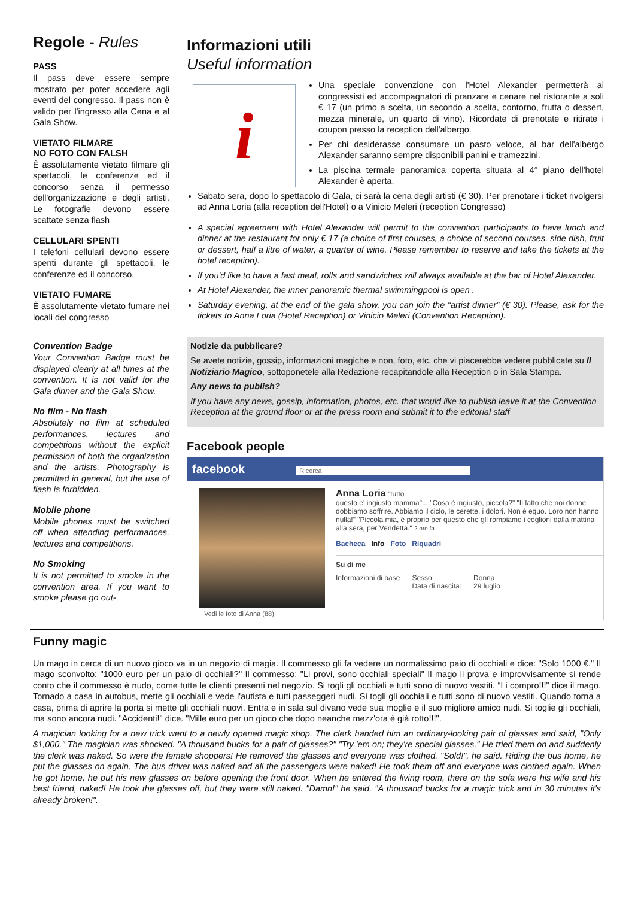Regole - Rules
PASS
Il pass deve essere sempre mostrato per poter accedere agli eventi del congresso. Il pass non è valido per l'ingresso alla Cena e al Gala Show.
VIETATO FILMARE
NO FOTO CON FALSH
È assolutamente vietato filmare gli spettacoli, le conferenze ed il concorso senza il permesso dell'organizzazione e degli artisti. Le fotografie devono essere scattate senza flash
CELLULARI SPENTI
I telefoni cellulari devono essere spenti durante gli spettacoli, le conferenze ed il concorso.
VIETATO FUMARE
È assolutamente vietato fumare nei locali del congresso
Convention Badge
Your Convention Badge must be displayed clearly at all times at the convention. It is not valid for the Gala dinner and the Gala Show.
No film - No flash
Absolutely no film at scheduled performances, lectures and competitions without the explicit permission of both the organization and the artists. Photography is permitted in general, but the use of flash is forbidden.
Mobile phone
Mobile phones must be switched off when attending performances, lectures and competitions.
No Smoking
It is not permitted to smoke in the convention area. If you want to smoke please go out-
Informazioni utili
Useful information
i
Una speciale convenzione con l'Hotel Alexander permetterà ai congressisti ed accompagnatori di pranzare e cenare nel ristorante a soli € 17 (un primo a scelta, un secondo a scelta, contorno, frutta o dessert, mezza minerale, un quarto di vino). Ricordate di prenotate e ritirate i coupon presso la reception dell'albergo.
Per chi desiderasse consumare un pasto veloce, al bar dell'albergo Alexander saranno sempre disponibili panini e tramezzini.
La piscina termale panoramica coperta situata al 4° piano dell'hotel Alexander è aperta.
Sabato sera, dopo lo spettacolo di Gala, ci sarà la cena degli artisti (€ 30). Per prenotare i ticket rivolgersi ad Anna Loria (alla reception dell'Hotel) o a Vinicio Meleri (reception Congresso)
A special agreement with Hotel Alexander will permit to the convention participants to have lunch and dinner at the restaurant for only € 17 (a choice of first courses, a choice of second courses, side dish, fruit or dessert, half a litre of water, a quarter of wine. Please remember to reserve and take the tickets at the hotel reception).
If you'd like to have a fast meal, rolls and sandwiches will always available at the bar of Hotel Alexander.
At Hotel Alexander, the inner panoramic thermal swimmingpool is open .
Saturday evening, at the end of the gala show, you can join the “artist dinner” (€ 30). Please, ask for the tickets to Anna Loria (Hotel Reception) or Vinicio Meleri (Convention Reception).
Notizie da pubblicare?
Se avete notizie, gossip, informazioni magiche e non, foto, etc. che vi piacerebbe vedere pubblicate su Il Notiziario Magico, sottoponetele alla Redazione recapitandole alla Reception o in Sala Stampa.
Any news to publish?
If you have any news, gossip, information, photos, etc. that would like to publish leave it at the Convention Reception at the ground floor or at the press room and submit it to the editorial staff
Facebook people
facebook Ricerca
Vedi le foto di Anna (88)
Anna Loria "tutto
questo e' ingiusto mamma"...."Cosa è ingiusto, piccola?" "Il fatto che noi donne dobbiamo soffrire. Abbiamo il ciclo, le cerette, i dolori. Non è equo. Loro non hanno nulla!" "Piccola mia, è proprio per questo che gli rompiamo i coglioni dalla mattina alla sera, per Vendetta." 2 ore fa
Bacheca Info Foto Riquadri
Su di me
Informazioni di base Sesso:
Data di nascita: Donna
29 luglio
Funny magic
Un mago in cerca di un nuovo gioco va in un negozio di magia. Il commesso gli fa vedere un normalissimo paio di occhiali e dice: "Solo 1000 €." Il mago sconvolto: "1000 euro per un paio di occhiali?" Il commesso: "Li provi, sono occhiali speciali" Il mago li prova e improvvisamente si rende conto che il commesso è nudo, come tutte le clienti presenti nel negozio. Si togli gli occhiali e tutti sono di nuovo vestiti. “Li compro!!!” dice il mago. Tornado a casa in autobus, mette gli occhiali e vede l'autista e tutti passeggeri nudi. Si togli gli occhiali e tutti sono di nuovo vestiti. Quando torna a casa, prima di aprire la porta si mette gli occhiali nuovi. Entra e in sala sul divano vede sua moglie e il suo migliore amico nudi. Si toglie gli occhiali, ma sono ancora nudi. "Accidenti!" dice. "Mille euro per un gioco che dopo neanche mezz'ora è già rotto!!!".
A magician looking for a new trick went to a newly opened magic shop. The clerk handed him an ordinary-looking pair of glasses and said, "Only $1,000." The magician was shocked. "A thousand bucks for a pair of glasses?" "Try 'em on; they're special glasses." He tried them on and suddenly the clerk was naked. So were the female shoppers! He removed the glasses and everyone was clothed. "Sold!", he said. Riding the bus home, he put the glasses on again. The bus driver was naked and all the passengers were naked! He took them off and everyone was clothed again. When he got home, he put his new glasses on before opening the front door. When he entered the living room, there on the sofa were his wife and his best friend, naked! He took the glasses off, but they were still naked. "Damn!" he said. "A thousand bucks for a magic trick and in 30 minutes it's already broken!".